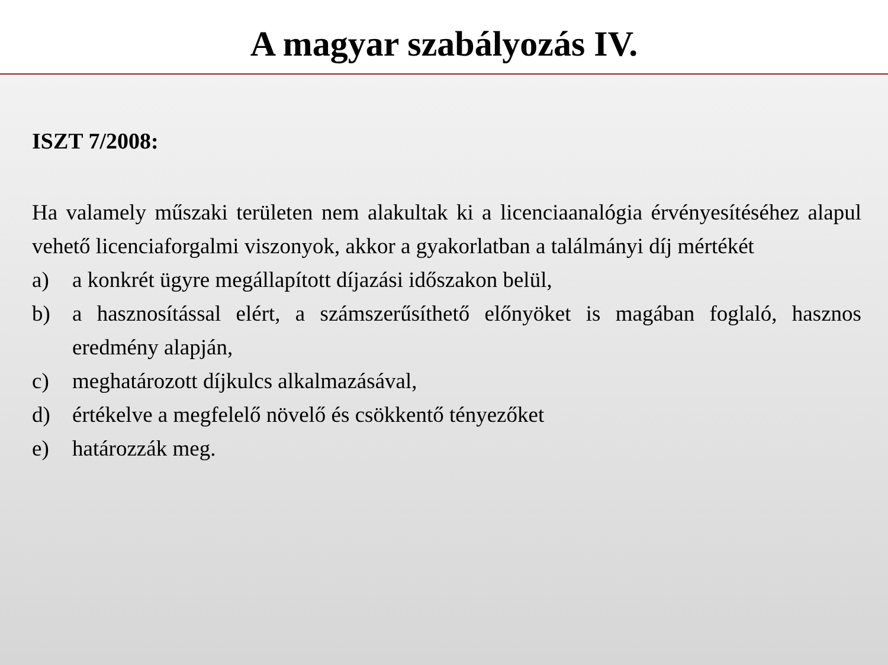A magyar szabályozás IV.
ISZT 7/2008:
Ha valamely műszaki területen nem alakultak ki a licenciaanalógia érvényesítéséhez alapul vehető licenciaforgalmi viszonyok, akkor a gyakorlatban a találmányi díj mértékét
a) a konkrét ügyre megállapított díjazási időszakon belül,
b) a hasznosítással elért, a számszerűsíthető előnyöket is magában foglaló, hasznos eredmény alapján,
c) meghatározott díjkulcs alkalmazásával,
d) értékelve a megfelelő növelő és csökkentő tényezőket
e) határozzák meg.